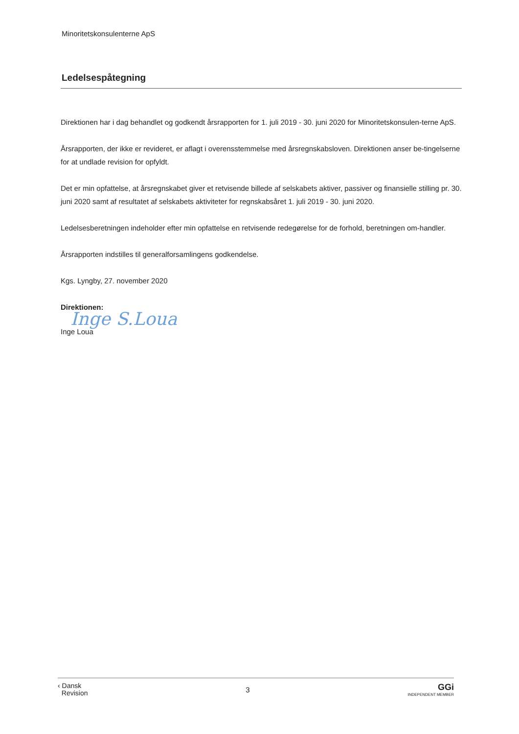Minoritetskonsulenterne ApS
Ledelsespåtegning
Direktionen har i dag behandlet og godkendt årsrapporten for 1. juli 2019 - 30. juni 2020 for Minoritetskonsulen-terne ApS.
Årsrapporten, der ikke er revideret, er aflagt i overensstemmelse med årsregnskabsloven. Direktionen anser be-tingelserne for at undlade revision for opfyldt.
Det er min opfattelse, at årsregnskabet giver et retvisende billede af selskabets aktiver, passiver og finansielle stilling pr. 30. juni 2020 samt af resultatet af selskabets aktiviteter for regnskabsåret 1. juli 2019 - 30. juni 2020.
Ledelsesberetningen indeholder efter min opfattelse en retvisende redegørelse for de forhold, beretningen om-handler.
Årsrapporten indstilles til generalforsamlingens godkendelse.
Kgs. Lyngby, 27. november 2020
Direktionen:
Inge S.Loua
Inge Loua
‹ Dansk
Revision
3
GGi
INDEPENDENT MEMBER